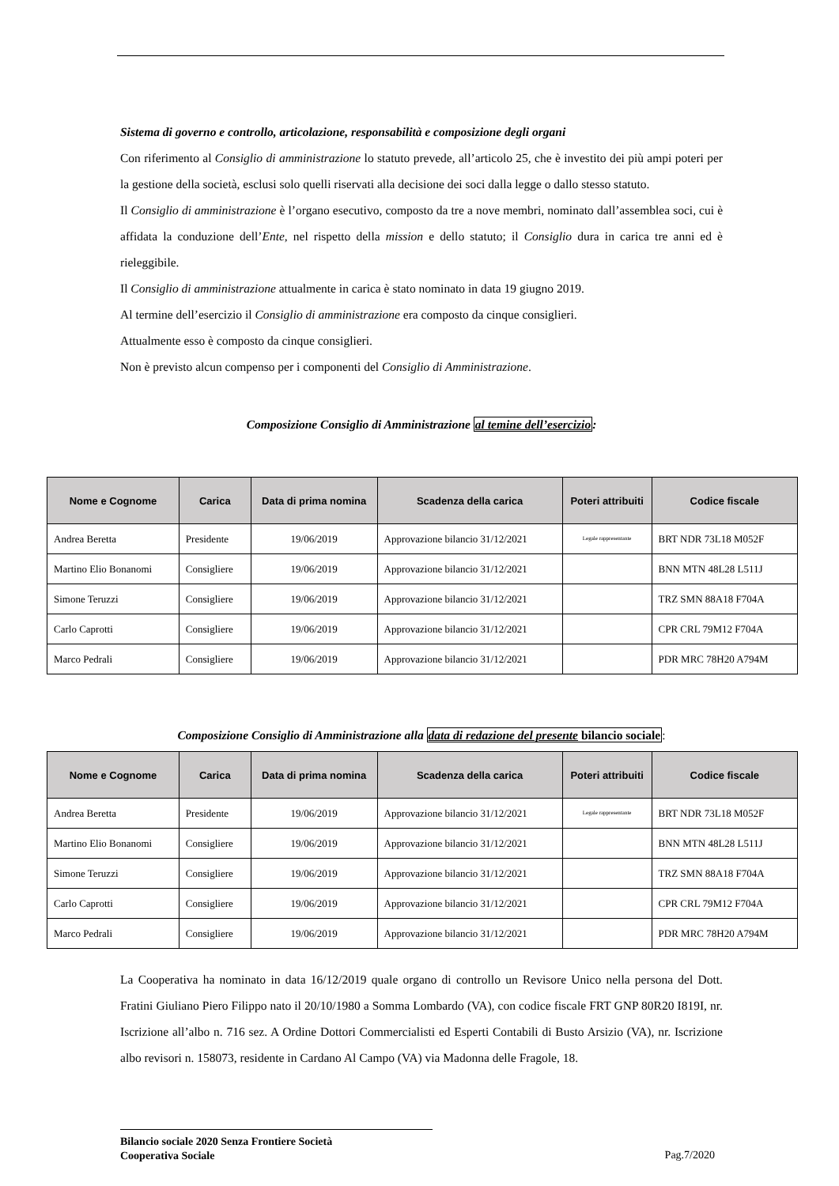Sistema di governo e controllo, articolazione, responsabilità e composizione degli organi
Con riferimento al Consiglio di amministrazione lo statuto prevede, all’articolo 25, che è investito dei più ampi poteri per la gestione della società, esclusi solo quelli riservati alla decisione dei soci dalla legge o dallo stesso statuto.
Il Consiglio di amministrazione è l’organo esecutivo, composto da tre a nove membri, nominato dall’assemblea soci, cui è affidata la conduzione dell’Ente, nel rispetto della mission e dello statuto; il Consiglio dura in carica tre anni ed è rieleggibile.
Il Consiglio di amministrazione attualmente in carica è stato nominato in data 19 giugno 2019.
Al termine dell’esercizio il Consiglio di amministrazione era composto da cinque consiglieri.
Attualmente esso è composto da cinque consiglieri.
Non è previsto alcun compenso per i componenti del Consiglio di Amministrazione.
Composizione Consiglio di Amministrazione al temine dell’esercizio:
| Nome e Cognome | Carica | Data di prima nomina | Scadenza della carica | Poteri attribuiti | Codice fiscale |
| --- | --- | --- | --- | --- | --- |
| Andrea Beretta | Presidente | 19/06/2019 | Approvazione bilancio 31/12/2021 | Legale rappresentante | BRT NDR 73L18 M052F |
| Martino Elio Bonanomi | Consigliere | 19/06/2019 | Approvazione bilancio 31/12/2021 | | BNN MTN 48L28 L511J |
| Simone Teruzzi | Consigliere | 19/06/2019 | Approvazione bilancio 31/12/2021 | | TRZ SMN 88A18 F704A |
| Carlo Caprotti | Consigliere | 19/06/2019 | Approvazione bilancio 31/12/2021 | | CPR CRL 79M12 F704A |
| Marco Pedrali | Consigliere | 19/06/2019 | Approvazione bilancio 31/12/2021 | | PDR MRC 78H20 A794M |
Composizione Consiglio di Amministrazione alla data di redazione del presente bilancio sociale:
| Nome e Cognome | Carica | Data di prima nomina | Scadenza della carica | Poteri attribuiti | Codice fiscale |
| --- | --- | --- | --- | --- | --- |
| Andrea Beretta | Presidente | 19/06/2019 | Approvazione bilancio 31/12/2021 | Legale rappresentante | BRT NDR 73L18 M052F |
| Martino Elio Bonanomi | Consigliere | 19/06/2019 | Approvazione bilancio 31/12/2021 | | BNN MTN 48L28 L511J |
| Simone Teruzzi | Consigliere | 19/06/2019 | Approvazione bilancio 31/12/2021 | | TRZ SMN 88A18 F704A |
| Carlo Caprotti | Consigliere | 19/06/2019 | Approvazione bilancio 31/12/2021 | | CPR CRL 79M12 F704A |
| Marco Pedrali | Consigliere | 19/06/2019 | Approvazione bilancio 31/12/2021 | | PDR MRC 78H20 A794M |
La Cooperativa ha nominato in data 16/12/2019 quale organo di controllo un Revisore Unico nella persona del Dott. Fratini Giuliano Piero Filippo nato il 20/10/1980 a Somma Lombardo (VA), con codice fiscale FRT GNP 80R20 I819I, nr. Iscrizione all’albo n. 716 sez. A Ordine Dottori Commercialisti ed Esperti Contabili di Busto Arsizio (VA), nr. Iscrizione albo revisori n. 158073, residente in Cardano Al Campo (VA) via Madonna delle Fragole, 18.
Bilancio sociale 2020 Senza Frontiere Società
Cooperativa Sociale
Pag.7/2020